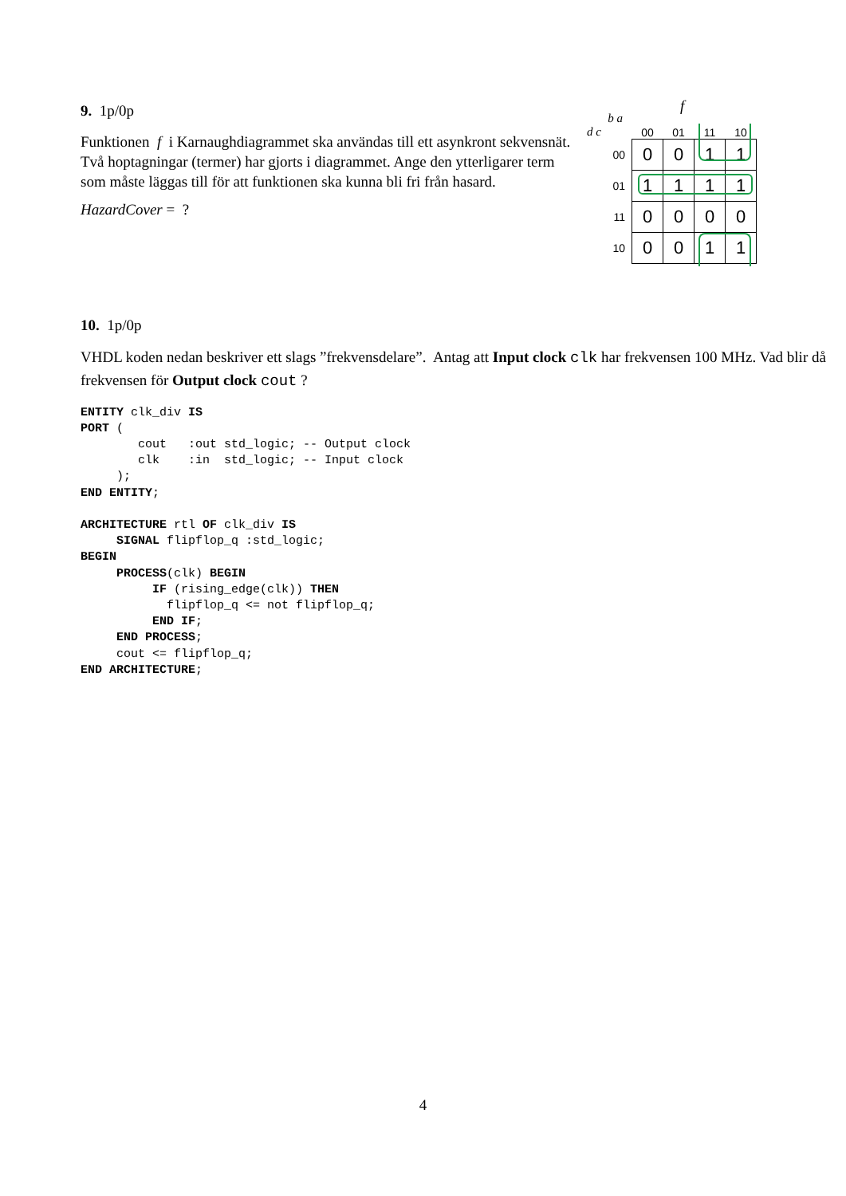9. 1p/0p
Funktionen f i Karnaughdiagrammet ska användas till ett asynkront sekvensnät. Två hoptagningar (termer) har gjorts i diagrammet. Ange den ytterligarer term som måste läggas till för att funktionen ska kunna bli fri från hasard.
HazardCover = ?
f
| b a d c | 00 | 01 | 11 | 10 |
| 00 | 0 | 0 | 1 | 1 |
| 01 | 1 | 1 | 1 | 1 |
| 11 | 0 | 0 | 0 | 0 |
| 10 | 0 | 0 | 1 | 1 |
10. 1p/0p
VHDL koden nedan beskriver ett slags ”frekvensdelare”. Antag att Input clock clk har frekvensen 100 MHz. Vad blir då frekvensen för Output clock cout ?
ENTITY clk_div IS
PORT (
        cout   :out std_logic; -- Output clock
        clk    :in  std_logic; -- Input clock
     );
END ENTITY;

ARCHITECTURE rtl OF clk_div IS
     SIGNAL flipflop_q :std_logic;
BEGIN
     PROCESS(clk) BEGIN
          IF (rising_edge(clk)) THEN
            flipflop_q <= not flipflop_q;
          END IF;
     END PROCESS;
     cout <= flipflop_q;
END ARCHITECTURE;
4